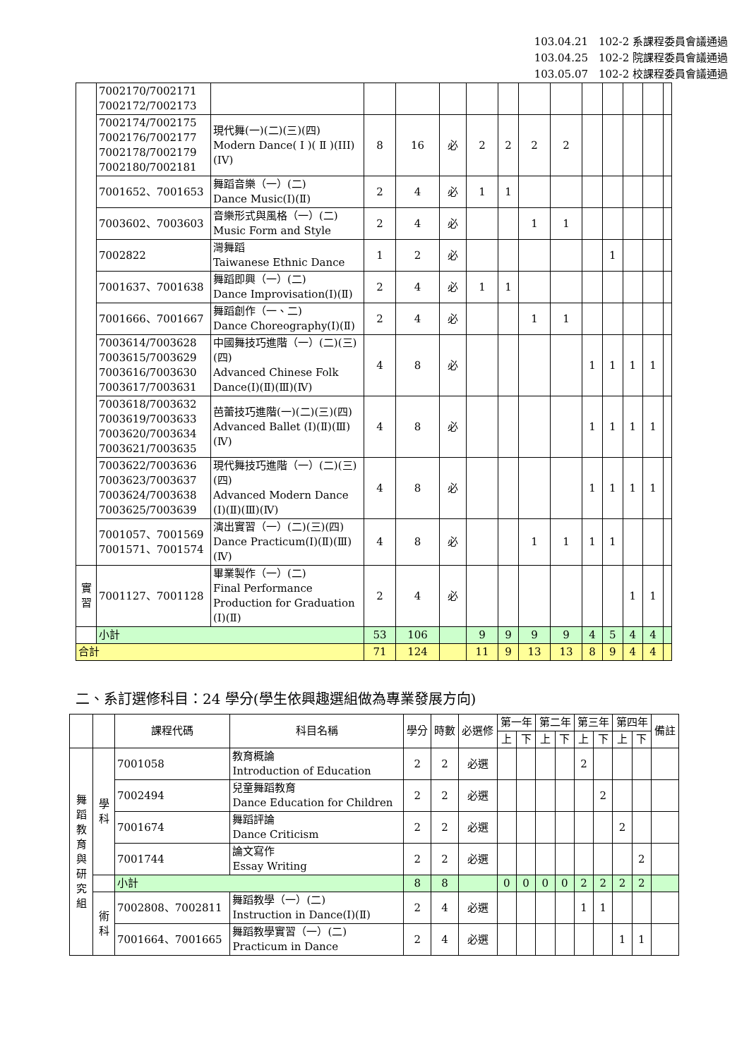103.04.21　102-2 系課程委員會議通過
103.04.25　102-2 院課程委員會議通過
103.05.07　102-2 校課程委員會議通過
| | 7002170/7002171 7002172/7002173 | | | | | | | | | | | | | |
| | 7002174/7002175 7002176/7002177 7002178/7002179 7002180/7002181 | 現代舞(一)(二)(三)(四) Modern Dance( Ⅰ )( Ⅱ )(III)(IV) | 8 | 16 | 必 | 2 | 2 | 2 | 2 | | | | | |
| | 7001652、7001653 | 舞蹈音樂（一）(二) Dance Music(Ⅰ)(Ⅱ) | 2 | 4 | 必 | 1 | 1 | | | | | | | |
| | 7003602、7003603 | 音樂形式與風格（一）(二) Music Form and Style | 2 | 4 | 必 | | | 1 | 1 | | | | | |
| | 7002822 | 灣舞蹈 Taiwanese Ethnic Dance | 1 | 2 | 必 | | | | | | 1 | | | |
| | 7001637、7001638 | 舞蹈即興（一）(二) Dance Improvisation(Ⅰ)(Ⅱ) | 2 | 4 | 必 | 1 | 1 | | | | | | | |
| | 7001666、7001667 | 舞蹈創作（一、二) Dance Choreography(Ⅰ)(Ⅱ) | 2 | 4 | 必 | | | 1 | 1 | | | | | |
| | 7003614/7003628 7003615/7003629 7003616/7003630 7003617/7003631 | 中國舞技巧進階（一）(二)(三)(四) Advanced Chinese Folk Dance(Ⅰ)(Ⅱ)(Ⅲ)(Ⅳ) | 4 | 8 | 必 | | | | | 1 | 1 | 1 | 1 | |
| | 7003618/7003632 7003619/7003633 7003620/7003634 7003621/7003635 | 芭蕾技巧進階(一)(二)(三)(四) Advanced Ballet (Ⅰ)(Ⅱ)(Ⅲ)(Ⅳ) | 4 | 8 | 必 | | | | | 1 | 1 | 1 | 1 | |
| | 7003622/7003636 7003623/7003637 7003624/7003638 7003625/7003639 | 現代舞技巧進階（一）(二)(三)(四) Advanced Modern Dance (Ⅰ)(Ⅱ)(Ⅲ)(Ⅳ) | 4 | 8 | 必 | | | | | 1 | 1 | 1 | 1 | |
| | 7001057、7001569 7001571、7001574 | 演出實習（一）(二)(三)(四) Dance Practicum(Ⅰ)(Ⅱ)(Ⅲ)(Ⅳ) | 4 | 8 | 必 | | | 1 | 1 | 1 | 1 | | | |
| 實 習 | 7001127、7001128 | 畢業製作（一）(二) Final Performance Production for Graduation (I)(Ⅱ) | 2 | 4 | 必 | | | | | | | 1 | 1 | |
| | 小計 | | 53 | 106 | | 9 | 9 | 9 | 9 | 4 | 5 | 4 | 4 | |
| 合計 | | | 71 | 124 | | 11 | 9 | 13 | 13 | 8 | 9 | 4 | 4 | |
二、系訂選修科目：24 學分(學生依興趣選組做為專業發展方向)
| | | 課程代碼 | 科目名稱 | 學分 | 時數 | 必選修 | 第一年 | | 第二年 | | 第三年 | | 第四年 | | 備註 |
| --- | --- | --- | --- | --- | --- | --- | --- | --- | --- | --- | --- | --- | --- | --- | --- |
| | | | | | | | 上 | 下 | 上 | 下 | 上 | 下 | 上 | 下 | |
| 舞 蹈 教 育 與 研 究 組 | 學 科 | 7001058 | 教育概論 Introduction of Education | 2 | 2 | 必選 | | | | | 2 | | | | |
| | | 7002494 | 兒童舞蹈教育 Dance Education for Children | 2 | 2 | 必選 | | | | | | 2 | | | |
| | | 7001674 | 舞蹈評論 Dance Criticism | 2 | 2 | 必選 | | | | | | | 2 | | |
| | | 7001744 | 論文寫作 Essay Writing | 2 | 2 | 必選 | | | | | | | | 2 | |
| | | 小計 | | 8 | 8 | | 0 | 0 | 0 | 0 | 2 | 2 | 2 | 2 | |
| | 術 科 | 7002808、7002811 | 舞蹈教學（一）(二) Instruction in Dance(Ⅰ)(Ⅱ) | 2 | 4 | 必選 | | | | | 1 | 1 | | | |
| | | 7001664、7001665 | 舞蹈教學實習（一）(二) Practicum in Dance | 2 | 4 | 必選 | | | | | | | 1 | 1 | |